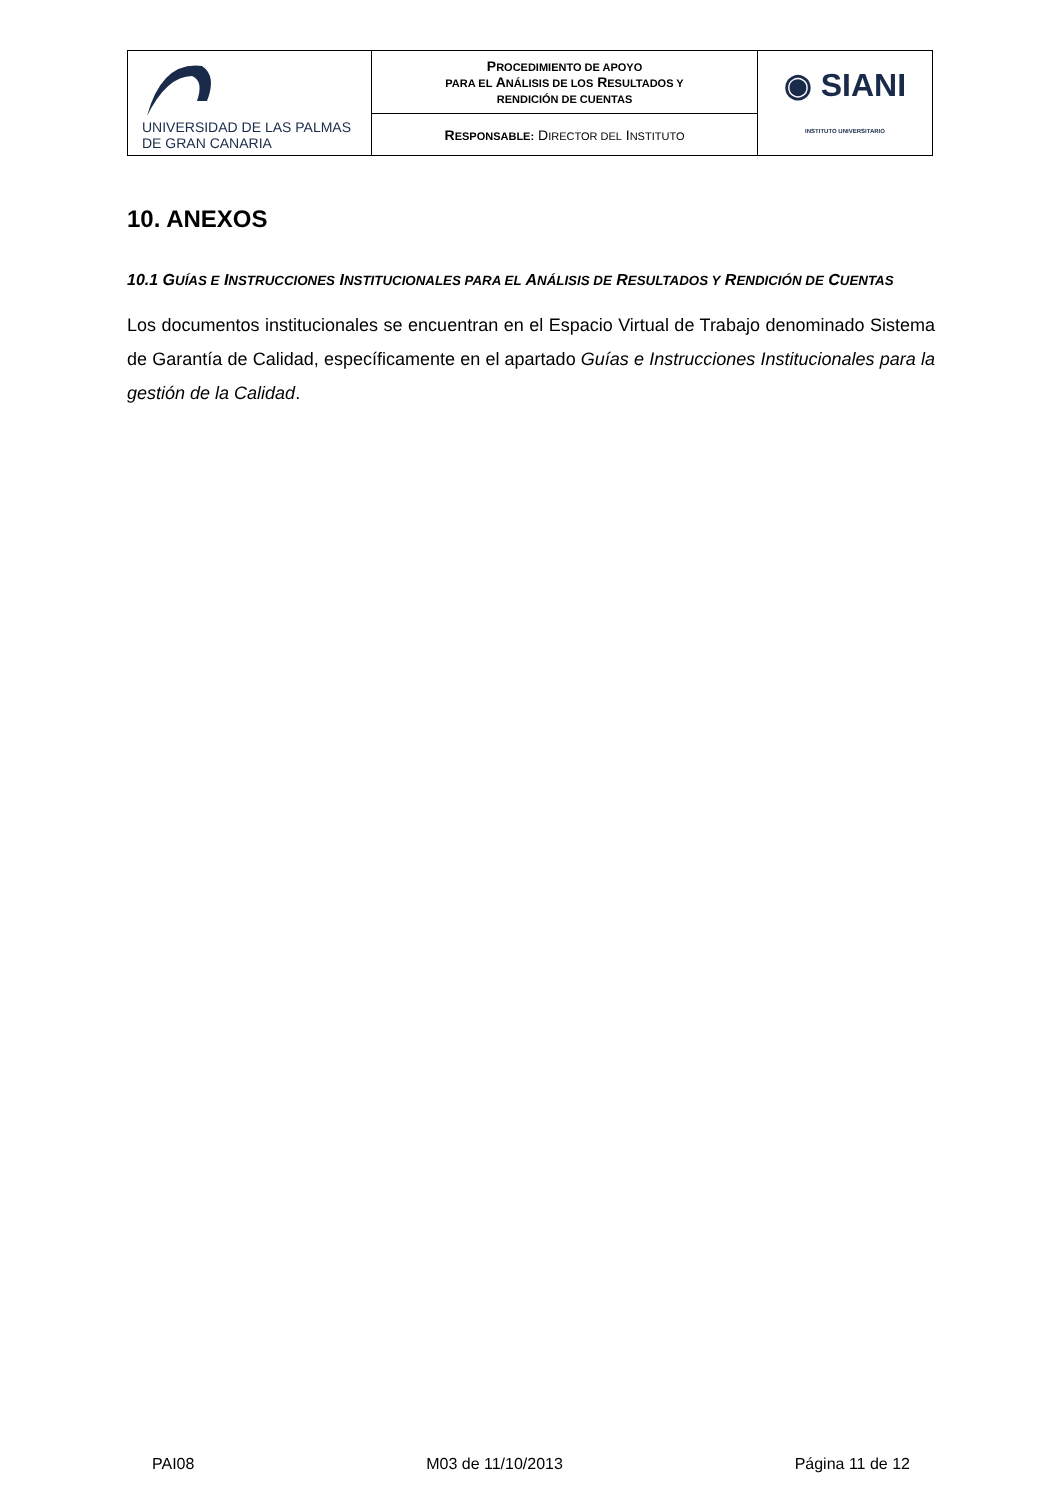| UNIVERSIDAD DE LAS PALMAS DE GRAN CANARIA | P ROCEDIMIENTO DE APOYO PARA EL A NÁLISIS DE LOS R ESULTADOS Y RENDICIÓN DE CUENTAS | ◉ SIANI INSTITUTO UNIVERSITARIO |
| | R ESPONSABLE: D IRECTOR DEL I NSTITUTO | |
10. ANEXOS
10.1 GUÍAS E INSTRUCCIONES INSTITUCIONALES PARA EL ANÁLISIS DE RESULTADOS Y RENDICIÓN DE CUENTAS
Los documentos institucionales se encuentran en el Espacio Virtual de Trabajo denominado Sistema de Garantía de Calidad, específicamente en el apartado Guías e Instrucciones Institucionales para la gestión de la Calidad.
PAI08 M03 de 11/10/2013 Página 11 de 12